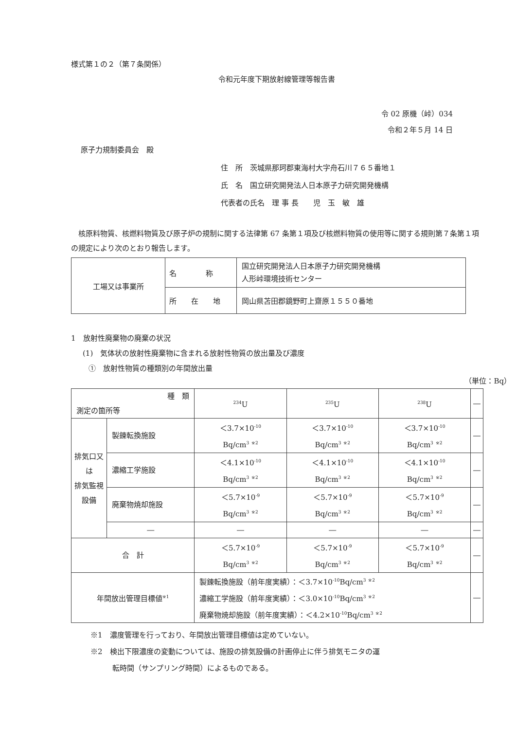様式第１の２（第７条関係）
令和元年度下期放射線管理等報告書
令 02 原機（峠）034
令和２年５月 14 日
原子力規制委員会　殿
住　所　茨城県那珂郡東海村大字舟石川７６５番地１
氏　名　国立研究開発法人日本原子力研究開発機構
代表者の氏名　理 事 長　　児　玉　敏　雄
　核原料物質、核燃料物質及び原子炉の規制に関する法律第 67 条第１項及び核燃料物質の使用等に関する規則第７条第１項の規定により次のとおり報告します。
| 工場又は事業所 | 名 称 | 国立研究開発法人日本原子力研究開発機構 人形峠環境技術センター |
| | 所 在 地 | 岡山県苫田郡鏡野町上齋原１５５０番地 |
1　放射性廃棄物の廃棄の状況
(1)　気体状の放射性廃棄物に含まれる放射性物質の放出量及び濃度
①　放射性物質の種類別の年間放出量
（単位：Bq）
| 種 類 測定の箇所等 | | <sup>234</sup>U | <sup>235</sup>U | <sup>238</sup>U | ― |
| --- | --- | --- | --- | --- | --- |
| 排気口又は 排気監視設備 | 製錬転換施設 | ＜3.7×10<sup>-10</sup> Bq/cm<sup>3</sup> <sup>※2</sup> | ＜3.7×10<sup>-10</sup> Bq/cm<sup>3</sup> <sup>※2</sup> | ＜3.7×10<sup>-10</sup> Bq/cm<sup>3</sup> <sup>※2</sup> | ― |
| | 濃縮工学施設 | ＜4.1×10<sup>-10</sup> Bq/cm<sup>3</sup> <sup>※2</sup> | ＜4.1×10<sup>-10</sup> Bq/cm<sup>3</sup> <sup>※2</sup> | ＜4.1×10<sup>-10</sup> Bq/cm<sup>3</sup> <sup>※2</sup> | ― |
| | 廃棄物焼却施設 | ＜5.7×10<sup>-9</sup> Bq/cm<sup>3</sup> <sup>※2</sup> | ＜5.7×10<sup>-9</sup> Bq/cm<sup>3</sup> <sup>※2</sup> | ＜5.7×10<sup>-9</sup> Bq/cm<sup>3</sup> <sup>※2</sup> | ― |
| | ― | ― | ― | ― | ― |
| 合 計 | | ＜5.7×10<sup>-9</sup> Bq/cm<sup>3</sup> <sup>※2</sup> | ＜5.7×10<sup>-9</sup> Bq/cm<sup>3</sup> <sup>※2</sup> | ＜5.7×10<sup>-9</sup> Bq/cm<sup>3</sup> <sup>※2</sup> | ― |
| 年間放出管理目標値<sup>※1</sup> | | 製錬転換施設（前年度実績）：＜3.7×10<sup>-10</sup>Bq/cm<sup>3</sup> <sup>※2</sup> 濃縮工学施設（前年度実績）：＜3.0×10<sup>-10</sup>Bq/cm<sup>3</sup> <sup>※2</sup> 廃棄物焼却施設（前年度実績）：＜4.2×10<sup>-10</sup>Bq/cm<sup>3</sup> <sup>※2</sup> | | | ― |
※1　濃度管理を行っており、年間放出管理目標値は定めていない。
※2　検出下限濃度の変動については、施設の排気設備の計画停止に伴う排気モニタの運
　　　転時間（サンプリング時間）によるものである。